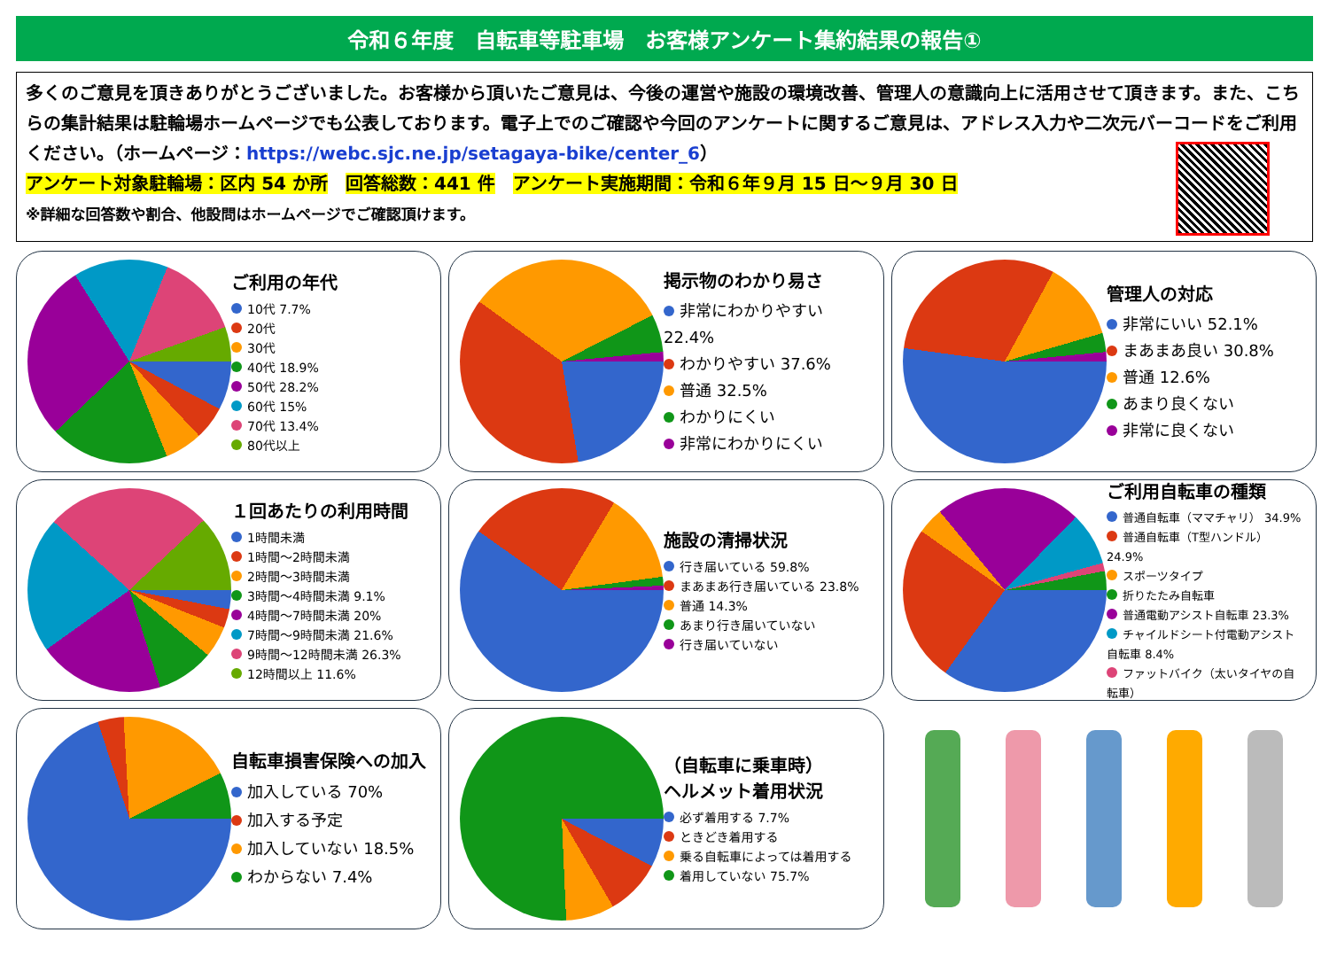令和６年度　自転車等駐車場　お客様アンケート集約結果の報告①
多くのご意見を頂きありがとうございました。お客様から頂いたご意見は、今後の運営や施設の環境改善、管理人の意識向上に活用させて頂きます。また、こちらの集計結果は駐輪場ホームページでも公表しております。電子上でのご確認や今回のアンケートに関するご意見は、アドレス入力や二次元バーコードをご利用ください。（ホームページ：https://webc.sjc.ne.jp/setagaya-bike/center_6）
アンケート対象駐輪場：区内 54 か所 回答総数：441 件 アンケート実施期間：令和６年９月 15 日～９月 30 日
※詳細な回答数や割合、他設問はホームページでご確認頂けます。
ご利用の年代
10代 7.7%
20代
30代
40代 18.9%
50代 28.2%
60代 15%
70代 13.4%
80代以上
掲示物のわかり易さ
非常にわかりやすい 22.4%
わかりやすい 37.6%
普通 32.5%
わかりにくい
非常にわかりにくい
管理人の対応
非常にいい 52.1%
まあまあ良い 30.8%
普通 12.6%
あまり良くない
非常に良くない
１回あたりの利用時間
1時間未満
1時間～2時間未満
2時間～3時間未満
3時間～4時間未満 9.1%
4時間～7時間未満 20%
7時間～9時間未満 21.6%
9時間～12時間未満 26.3%
12時間以上 11.6%
施設の清掃状況
行き届いている 59.8%
まあまあ行き届いている 23.8%
普通 14.3%
あまり行き届いていない
行き届いていない
ご利用自転車の種類
普通自転車（ママチャリ） 34.9%
普通自転車（T型ハンドル） 24.9%
スポーツタイプ
折りたたみ自転車
普通電動アシスト自転車 23.3%
チャイルドシート付電動アシスト自転車 8.4%
ファットバイク（太いタイヤの自転車）
自転車損害保険への加入
加入している 70%
加入する予定
加入していない 18.5%
わからない 7.4%
（自転車に乗車時）
ヘルメット着用状況
必ず着用する 7.7%
ときどき着用する
乗る自転車によっては着用する
着用していない 75.7%